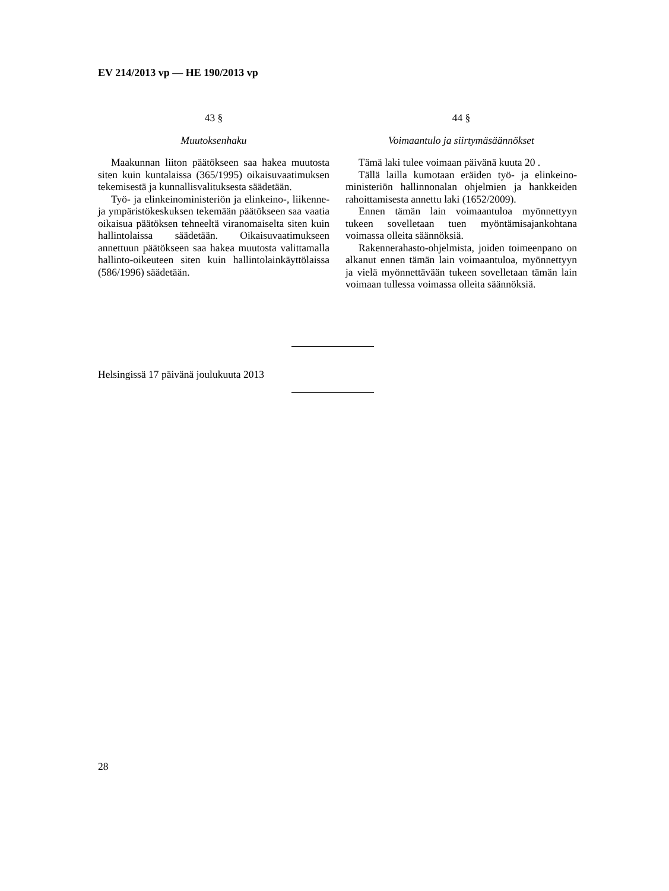EV 214/2013 vp — HE 190/2013 vp
43 §
Muutoksenhaku
Maakunnan liiton päätökseen saa hakea muutosta siten kuin kuntalaissa (365/1995) oikaisuvaatimuksen tekemisestä ja kunnallisvalituksesta säädetään.
Työ- ja elinkeinoministeriön ja elinkeino-, liikenne- ja ympäristökeskuksen tekemään päätökseen saa vaatia oikaisua päätöksen tehneeltä viranomaiselta siten kuin hallintolaissa säädetään. Oikaisuvaatimukseen annettuun päätökseen saa hakea muutosta valittamalla hallinto-oikeuteen siten kuin hallintolainkäyttölaissa (586/1996) säädetään.
44 §
Voimaantulo ja siirtymäsäännökset
Tämä laki tulee voimaan päivänä kuuta 20 .
Tällä lailla kumotaan eräiden työ- ja elinkeino-ministeriön hallinnonalan ohjelmien ja hankkeiden rahoittamisesta annettu laki (1652/2009).
Ennen tämän lain voimaantuloa myönnettyyn tukeen sovelletaan tuen myöntämisajankohtana voimassa olleita säännöksiä.
Rakennerahasto-ohjelmista, joiden toimeenpano on alkanut ennen tämän lain voimaantuloa, myönnettyyn ja vielä myönnettävään tukeen sovelletaan tämän lain voimaan tullessa voimassa olleita säännöksiä.
Helsingissä 17 päivänä joulukuuta 2013
28